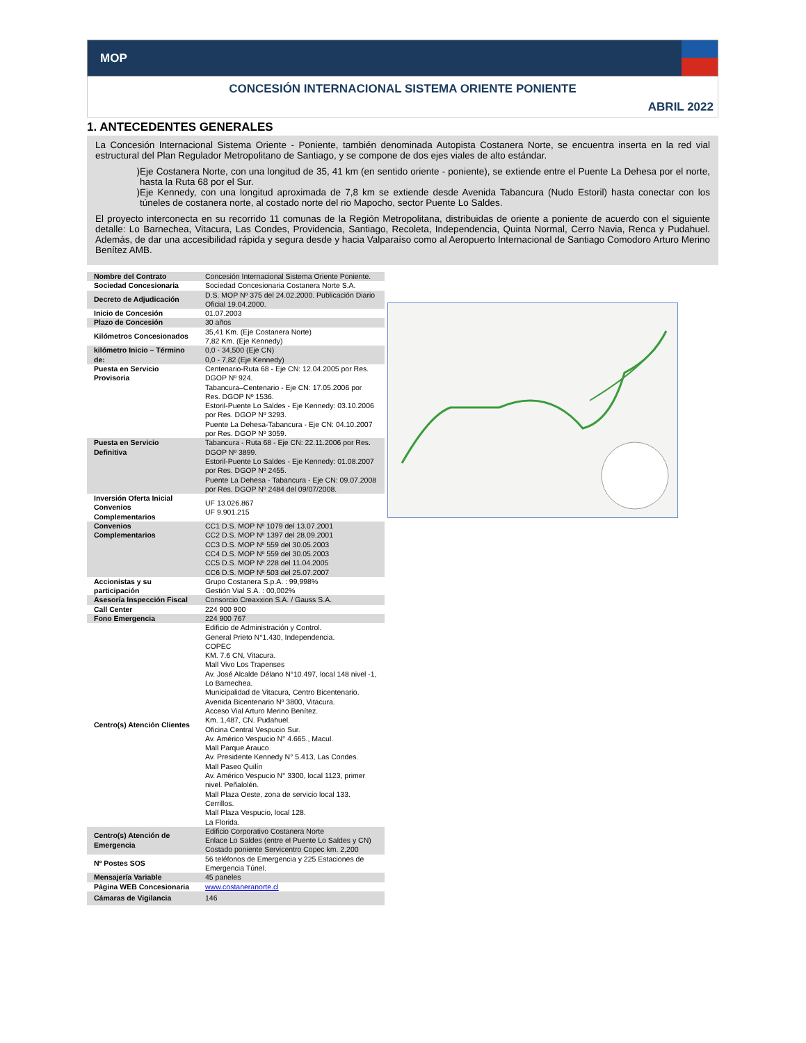MOP
CONCESIÓN INTERNACIONAL SISTEMA ORIENTE PONIENTE
ABRIL 2022
1. ANTECEDENTES GENERALES
La Concesión Internacional Sistema Oriente - Poniente, también denominada Autopista Costanera Norte, se encuentra inserta en la red vial estructural del Plan Regulador Metropolitano de Santiago, y se compone de dos ejes viales de alto estándar.
Eje Costanera Norte, con una longitud de 35, 41 km (en sentido oriente - poniente), se extiende entre el Puente La Dehesa por el norte, hasta la Ruta 68 por el Sur.
Eje Kennedy, con una longitud aproximada de 7,8 km se extiende desde Avenida Tabancura (Nudo Estoril) hasta conectar con los túneles de costanera norte, al costado norte del rio Mapocho, sector Puente Lo Saldes.
El proyecto interconecta en su recorrido 11 comunas de la Región Metropolitana, distribuidas de oriente a poniente de acuerdo con el siguiente detalle: Lo Barnechea, Vitacura, Las Condes, Providencia, Santiago, Recoleta, Independencia, Quinta Normal, Cerro Navia, Renca y Pudahuel. Además, de dar una accesibilidad rápida y segura desde y hacia Valparaíso como al Aeropuerto Internacional de Santiago Comodoro Arturo Merino Benítez AMB.
| Nombre del Contrato | Concesión Internacional Sistema Oriente Poniente. |
| Sociedad Concesionaria | Sociedad Concesionaria Costanera Norte S.A. |
| Decreto de Adjudicación | D.S. MOP Nº 375 del 24.02.2000. Publicación Diario Oficial 19.04.2000. |
| Inicio de Concesión | 01.07.2003 |
| Plazo de Concesión | 30 años |
| Kilómetros Concesionados | 35,41 Km. (Eje Costanera Norte) 7,82 Km. (Eje Kennedy) |
| kilómetro Inicio – Término de: | 0,0 - 34,500 (Eje CN) 0,0 - 7,82 (Eje Kennedy) |
| Puesta en Servicio Provisoria | Centenario-Ruta 68 - Eje CN: 12.04.2005 por Res. DGOP Nº 924. Tabancura–Centenario - Eje CN: 17.05.2006 por Res. DGOP Nº 1536. Estoril-Puente Lo Saldes - Eje Kennedy: 03.10.2006 por Res. DGOP Nº 3293. Puente La Dehesa-Tabancura - Eje CN: 04.10.2007 por Res. DGOP Nº 3059. |
| Puesta en Servicio Definitiva | Tabancura - Ruta 68 - Eje CN: 22.11.2006 por Res. DGOP Nº 3899. Estoril-Puente Lo Saldes - Eje Kennedy: 01.08.2007 por Res. DGOP Nº 2455. Puente La Dehesa - Tabancura - Eje CN: 09.07.2008 por Res. DGOP Nº 2484 del 09/07/2008. |
| Inversión Oferta Inicial Convenios Complementarios | UF 13.026.867 UF 9.901.215 |
| Convenios Complementarios | CC1 D.S. MOP Nº 1079 del 13.07.2001 CC2 D.S. MOP Nº 1397 del 28.09.2001 CC3 D.S. MOP Nº 559 del 30.05.2003 CC4 D.S. MOP Nº 559 del 30.05.2003 CC5 D.S. MOP Nº 228 del 11.04.2005 CC6 D.S. MOP Nº 503 del 25.07.2007 |
| Accionistas y su participación | Grupo Costanera S.p.A. : 99,998% Gestión Vial S.A. : 00,002% |
| Asesoría Inspección Fiscal | Consorcio Creaxxion S.A. / Gauss S.A. |
| Call Center | 224 900 900 |
| Fono Emergencia | 224 900 767 |
| Centro(s) Atención Clientes | Edificio de Administración y Control. General Prieto N°1.430, Independencia. COPEC KM. 7.6 CN, Vitacura. Mall Vivo Los Trapenses Av. José Alcalde Délano N°10.497, local 148 nivel -1, Lo Barnechea. Municipalidad de Vitacura, Centro Bicentenario. Avenida Bicentenario Nº 3800, Vitacura. Acceso Vial Arturo Merino Benítez. Km. 1,487, CN. Pudahuel. Oficina Central Vespucio Sur. Av. Américo Vespucio N° 4.665., Macul. Mall Parque Arauco Av. Presidente Kennedy N° 5.413, Las Condes. Mall Paseo Quilín Av. Américo Vespucio N° 3300, local 1123, primer nivel. Peñalolén. Mall Plaza Oeste, zona de servicio local 133. Cerrillos. Mall Plaza Vespucio, local 128. La Florida. |
| Centro(s) Atención de Emergencia | Edificio Corporativo Costanera Norte Enlace Lo Saldes (entre el Puente Lo Saldes y CN) Costado poniente Servicentro Copec km. 2,200 |
| Nº Postes SOS | 56 teléfonos de Emergencia y 225 Estaciones de Emergencia Túnel. |
| Mensajería Variable | 45 paneles |
| Página WEB Concesionaria | www.costaneranorte.cl |
| Cámaras de Vigilancia | 146 |